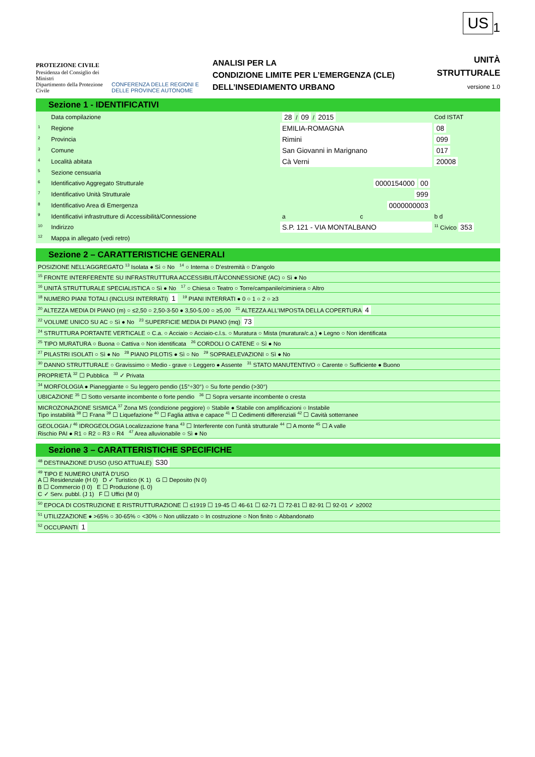US<sub>1</sub>
PROTEZIONE CIVILE
Presidenza del Consiglio dei Ministri
Dipartimento della Protezione Civile
CONFERENZA DELLE REGIONI E
DELLE PROVINCE AUTONOME
ANALISI PER LA
CONDIZIONE LIMITE PER L’EMERGENZA (CLE)
DELL’INSEDIAMENTO URBANO
UNITÀ
STRUTTURALE
versione 1.0
Sezione 1 - IDENTIFICATIVI
| | Data compilazione | 28 / 09 / 2015 | | Cod ISTAT |
| <sup>1</sup> | Regione | EMILIA-ROMAGNA | | 08 |
| <sup>2</sup> | Provincia | Rimini | | 099 |
| <sup>3</sup> | Comune | San Giovanni in Marignano | | 017 |
| <sup>4</sup> | Località abitata | Cà Verni | | 20008 |
| <sup>5</sup> | Sezione censuaria | | | |
| <sup>6</sup> | Identificativo Aggregato Strutturale | 0000154000 00 | | |
| <sup>7</sup> | Identificativo Unità Strutturale | 999 | | |
| <sup>8</sup> | Identificativo Area di Emergenza | 0000000003 | | |
| <sup>9</sup> | Identificativi infrastrutture di Accessibilità/Connessione | a | c | b d |
| <sup>10</sup> | Indirizzo | S.P. 121 - VIA MONTALBANO | | <sup>11</sup> Civico 353 |
| <sup>12</sup> | Mappa in allegato (vedi retro) | | | |
Sezione 2 – CARATTERISTICHE GENERALI
| POSIZIONE NELL’AGGREGATO <sup>13</sup> Isolata ● Sì ○ No <sup>14</sup> ○ Interna ○ D’estremità ○ D’angolo |
| <sup>15</sup> FRONTE INTERFERENTE SU INFRASTRUTTURA ACCESSIBILITÀ/CONNESSIONE (AC) ○ Sì ● No |
| <sup>16</sup> UNITÀ STRUTTURALE SPECIALISTICA ○ Sì ● No <sup>17</sup> ○ Chiesa ○ Teatro ○ Torre/campanile/ciminiera ○ Altro |
| <sup>18</sup> NUMERO PIANI TOTALI (INCLUSI INTERRATI) 1 <sup>19</sup> PIANI INTERRATI ● 0 ○ 1 ○ 2 ○ ≥3 |
| <sup>20</sup> ALTEZZA MEDIA DI PIANO (m) ○ ≤2,50 ○ 2,50-3-50 ● 3,50-5,00 ○ ≥5,00 <sup>21</sup> ALTEZZA ALL’IMPOSTA DELLA COPERTURA 4 |
| <sup>22</sup> VOLUME UNICO SU AC ○ Sì ● No <sup>23</sup> SUPERFICIE MEDIA DI PIANO (mq) 73 |
| <sup>24</sup> STRUTTURA PORTANTE VERTICALE ○ C.a. ○ Acciaio ○ Acciaio-c.l.s. ○ Muratura ○ Mista (muratura/c.a.) ● Legno ○ Non identificata |
| <sup>25</sup> TIPO MURATURA ○ Buona ○ Cattiva ○ Non identificata <sup>26</sup> CORDOLI O CATENE ○ Sì ● No |
| <sup>27</sup> PILASTRI ISOLATI ○ Sì ● No <sup>28</sup> PIANO PILOTIS ● Sì ○ No <sup>29</sup> SOPRAELEVAZIONI ○ Sì ● No |
| <sup>30</sup> DANNO STRUTTURALE ○ Gravissimo ○ Medio - grave ○ Leggero ● Assente <sup>31</sup> STATO MANUTENTIVO ○ Carente ○ Sufficiente ● Buono |
| PROPRIETÀ <sup>32</sup> ☐ Pubblica <sup>33</sup> ✓ Privata |
| <sup>34</sup> MORFOLOGIA ● Pianeggiante ○ Su leggero pendio (15°÷30°) ○ Su forte pendio (>30°) |
| UBICAZIONE <sup>35</sup> ☐ Sotto versante incombente o forte pendio <sup>36</sup> ☐ Sopra versante incombente o cresta |
| MICROZONAZIONE SISMICA <sup>37</sup> Zona MS (condizione peggiore) ○ Stabile ● Stabile con amplificazioni ○ Instabile Tipo instabilità <sup>38</sup> ☐ Frana <sup>39</sup> ☐ Liquefazione <sup>40</sup> ☐ Faglia attiva e capace <sup>41</sup> ☐ Cedimenti differenziali <sup>42</sup> ☐ Cavità sotterranee |
| GEOLOGIA / <sup>46</sup> IDROGEOLOGIA Localizzazione frana <sup>43</sup> ☐ Interferente con l’unità strutturale <sup>44</sup> ☐ A monte <sup>45</sup> ☐ A valle Rischio PAI ● R1 ○ R2 ○ R3 ○ R4 <sup>47</sup> Area alluvionabile ○ Sì ● No |
Sezione 3 – CARATTERISTICHE SPECIFICHE
| <sup>48</sup> DESTINAZIONE D’USO (USO ATTUALE) S30 |
| <sup>49</sup> TIPO E NUMERO UNITÀ D’USO A ☐ Residenziale (H 0) D ✓ Turistico (K 1) G ☐ Deposito (N 0) B ☐ Commercio (I 0) E ☐ Produzione (L 0) C ✓ Serv. pubbl. (J 1) F ☐ Uffici (M 0) |
| <sup>50</sup> EPOCA DI COSTRUZIONE E RISTRUTTURAZIONE ☐ ≤1919 ☐ 19-45 ☐ 46-61 ☐ 62-71 ☐ 72-81 ☐ 82-91 ☐ 92-01 ✓ ≥2002 |
| <sup>51</sup> UTILIZZAZIONE ● >65% ○ 30-65% ○ <30% ○ Non utilizzato ○ In costruzione ○ Non finito ○ Abbandonato |
| <sup>52</sup> OCCUPANTI 1 |